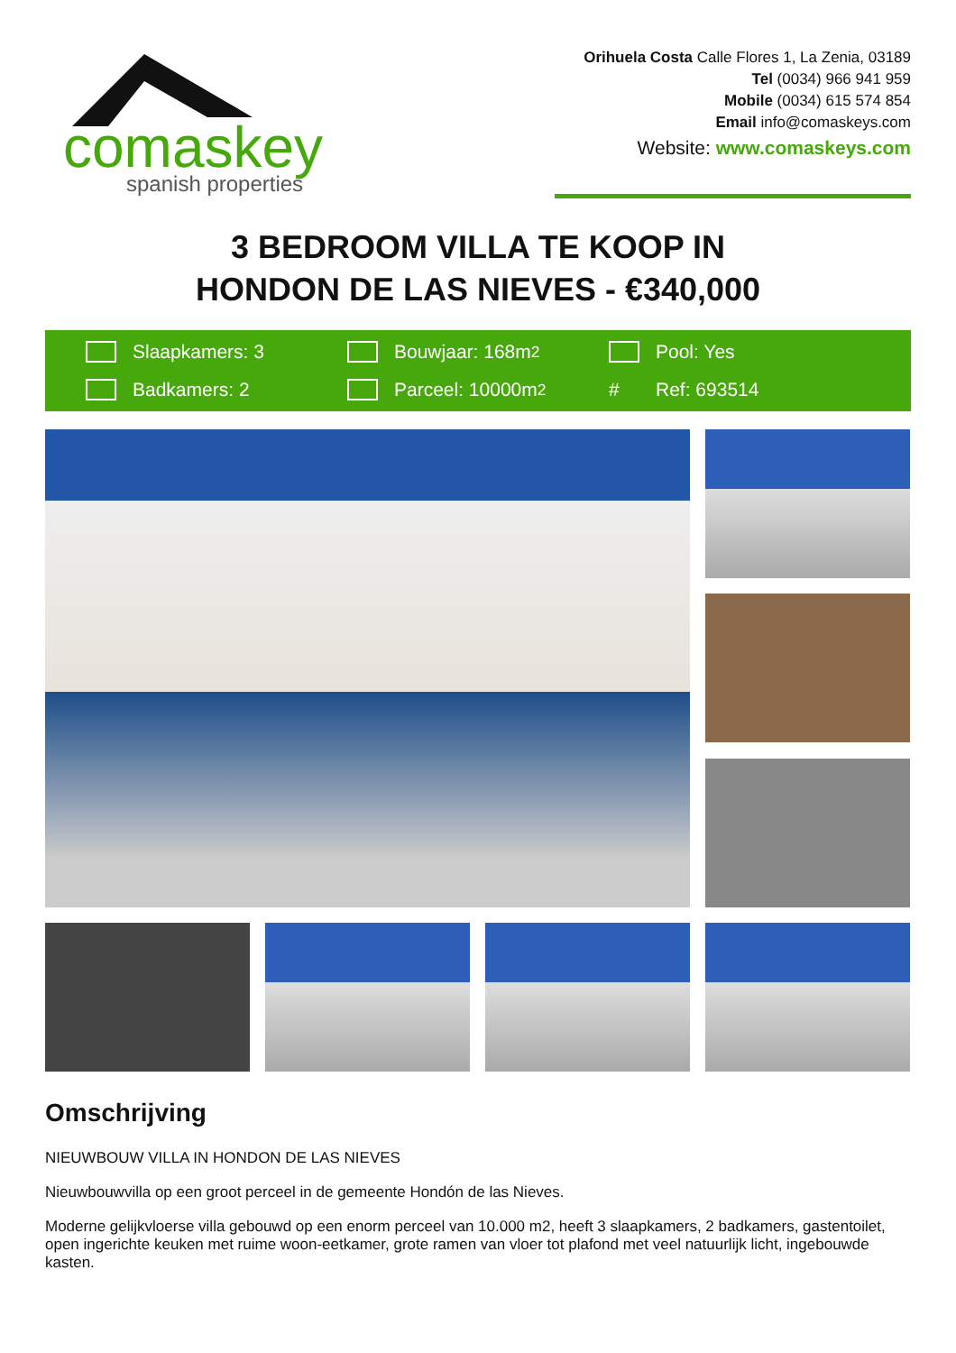comaskey
spanish properties
Orihuela Costa Calle Flores 1, La Zenia, 03189
Tel (0034) 966 941 959
Mobile (0034) 615 574 854
Email info@comaskeys.com
Website: www.comaskeys.com
3 BEDROOM VILLA TE KOOP IN
HONDON DE LAS NIEVES - €340,000
Slaapkamers: 3
Bouwjaar: 168m<sup>2</sup>
Pool: Yes
Badkamers: 2
Parceel: 10000m<sup>2</sup>
# Ref: 693514
Omschrijving
NIEUWBOUW VILLA IN HONDON DE LAS NIEVES
Nieuwbouwvilla op een groot perceel in de gemeente Hondón de las Nieves.
Moderne gelijkvloerse villa gebouwd op een enorm perceel van 10.000 m2, heeft 3 slaapkamers, 2 badkamers, gastentoilet, open ingerichte keuken met ruime woon-eetkamer, grote ramen van vloer tot plafond met veel natuurlijk licht, ingebouwde kasten.